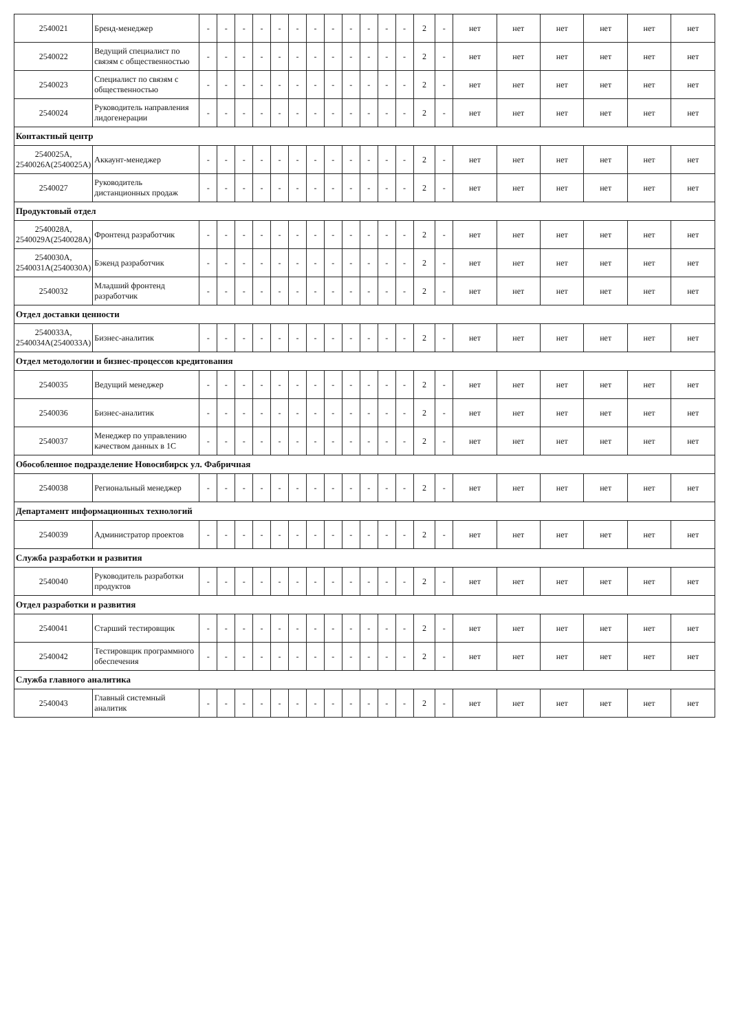| 2540021 | Бренд-менеджер | - | - | - | - | - | - | - | - | - | - | - | - | 2 | - | нет | нет | нет | нет | нет | нет |
| 2540022 | Ведущий специалист по связям с общественностью | - | - | - | - | - | - | - | - | - | - | - | - | 2 | - | нет | нет | нет | нет | нет | нет |
| 2540023 | Специалист по связям с общественностью | - | - | - | - | - | - | - | - | - | - | - | - | 2 | - | нет | нет | нет | нет | нет | нет |
| 2540024 | Руководитель направления лидогенерации | - | - | - | - | - | - | - | - | - | - | - | - | 2 | - | нет | нет | нет | нет | нет | нет |
| Контактный центр | | | | | | | | | | | | | | | | | | | | | |
| 2540025А, 2540026А(2540025А) | Аккаунт-менеджер | - | - | - | - | - | - | - | - | - | - | - | - | 2 | - | нет | нет | нет | нет | нет | нет |
| 2540027 | Руководитель дистанционных продаж | - | - | - | - | - | - | - | - | - | - | - | - | 2 | - | нет | нет | нет | нет | нет | нет |
| Продуктовый отдел | | | | | | | | | | | | | | | | | | | | | |
| 2540028А, 2540029А(2540028А) | Фронтенд разработчик | - | - | - | - | - | - | - | - | - | - | - | - | 2 | - | нет | нет | нет | нет | нет | нет |
| 2540030А, 2540031А(2540030А) | Бэкенд разработчик | - | - | - | - | - | - | - | - | - | - | - | - | 2 | - | нет | нет | нет | нет | нет | нет |
| 2540032 | Младший фронтенд разработчик | - | - | - | - | - | - | - | - | - | - | - | - | 2 | - | нет | нет | нет | нет | нет | нет |
| Отдел доставки ценности | | | | | | | | | | | | | | | | | | | | | |
| 2540033А, 2540034А(2540033А) | Бизнес-аналитик | - | - | - | - | - | - | - | - | - | - | - | - | 2 | - | нет | нет | нет | нет | нет | нет |
| Отдел методологии и бизнес-процессов кредитования | | | | | | | | | | | | | | | | | | | | | |
| 2540035 | Ведущий менеджер | - | - | - | - | - | - | - | - | - | - | - | - | 2 | - | нет | нет | нет | нет | нет | нет |
| 2540036 | Бизнес-аналитик | - | - | - | - | - | - | - | - | - | - | - | - | 2 | - | нет | нет | нет | нет | нет | нет |
| 2540037 | Менеджер по управлению качеством данных в 1С | - | - | - | - | - | - | - | - | - | - | - | - | 2 | - | нет | нет | нет | нет | нет | нет |
| Обособленное подразделение Новосибирск ул. Фабричная | | | | | | | | | | | | | | | | | | | | | |
| 2540038 | Региональный менеджер | - | - | - | - | - | - | - | - | - | - | - | - | 2 | - | нет | нет | нет | нет | нет | нет |
| Департамент информационных технологий | | | | | | | | | | | | | | | | | | | | | |
| 2540039 | Администратор проектов | - | - | - | - | - | - | - | - | - | - | - | - | 2 | - | нет | нет | нет | нет | нет | нет |
| Служба разработки и развития | | | | | | | | | | | | | | | | | | | | | |
| 2540040 | Руководитель разработки продуктов | - | - | - | - | - | - | - | - | - | - | - | - | 2 | - | нет | нет | нет | нет | нет | нет |
| Отдел разработки и развития | | | | | | | | | | | | | | | | | | | | | |
| 2540041 | Старший тестировщик | - | - | - | - | - | - | - | - | - | - | - | - | 2 | - | нет | нет | нет | нет | нет | нет |
| 2540042 | Тестировщик программного обеспечения | - | - | - | - | - | - | - | - | - | - | - | - | 2 | - | нет | нет | нет | нет | нет | нет |
| Служба главного аналитика | | | | | | | | | | | | | | | | | | | | | |
| 2540043 | Главный системный аналитик | - | - | - | - | - | - | - | - | - | - | - | - | 2 | - | нет | нет | нет | нет | нет | нет |